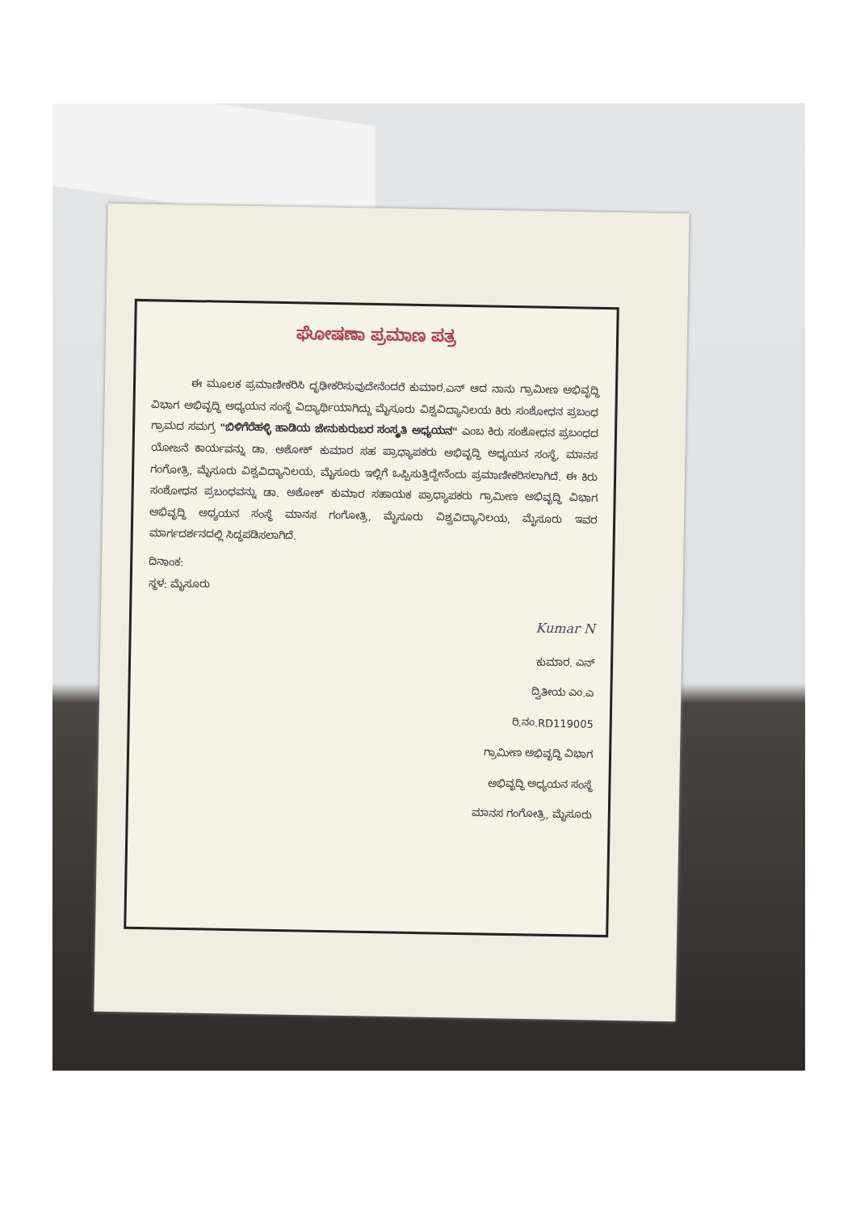ಘೋಷಣಾ ಪ್ರಮಾಣ ಪತ್ರ
ಈ ಮೂಲಕ ಪ್ರಮಾಣೀಕರಿಸಿ ದೃಢೀಕರಿಸುವುದೇನೆಂದರೆ ಕುಮಾರ.ಎನ್ ಆದ ನಾನು ಗ್ರಾಮೀಣ ಅಭಿವೃದ್ಧಿ ವಿಭಾಗ ಅಭಿವೃದ್ಧಿ ಅಧ್ಯಯನ ಸಂಸ್ಥೆ ವಿದ್ಯಾರ್ಥಿಯಾಗಿದ್ದು ಮೈಸೂರು ವಿಶ್ವವಿದ್ಯಾನಿಲಯ ಕಿರು ಸಂಶೋಧನ ಪ್ರಬಂಧ ಗ್ರಾಮದ ಸಮಗ್ರ "ಬಿಳಿಗೆರೆಹಳ್ಳಿ ಹಾಡಿಯ ಜೇನುಕುರುಬರ ಸಂಸ್ಕೃತಿ ಅಧ್ಯಯನ" ಎಂಬ ಕಿರು ಸಂಶೋಧನ ಪ್ರಬಂಧದ ಯೋಜನೆ ಕಾರ್ಯವನ್ನು ಡಾ. ಅಶೋಕ್ ಕುಮಾರ ಸಹ ಪ್ರಾಧ್ಯಾಪಕರು ಅಭಿವೃದ್ಧಿ ಅಧ್ಯಯನ ಸಂಸ್ಥೆ, ಮಾನಸ ಗಂಗೋತ್ರಿ, ಮೈಸೂರು ವಿಶ್ವವಿದ್ಯಾನಿಲಯ, ಮೈಸೂರು ಇಲ್ಲಿಗೆ ಒಪ್ಪಿಸುತ್ತಿದ್ದೇನೆಂದು ಪ್ರಮಾಣೀಕರಿಸಲಾಗಿದೆ. ಈ ಕಿರು ಸಂಶೋಧನ ಪ್ರಬಂಧವನ್ನು ಡಾ. ಅಶೋಕ್ ಕುಮಾರ ಸಹಾಯಕ ಪ್ರಾಧ್ಯಾಪಕರು ಗ್ರಾಮೀಣ ಅಭಿವೃದ್ಧಿ ವಿಭಾಗ ಅಭಿವೃದ್ಧಿ ಅಧ್ಯಯನ ಸಂಸ್ಥೆ ಮಾನಸ ಗಂಗೋತ್ರಿ, ಮೈಸೂರು ವಿಶ್ವವಿದ್ಯಾನಿಲಯ, ಮೈಸೂರು ಇವರ ಮಾರ್ಗದರ್ಶನದಲ್ಲಿ ಸಿದ್ಧಪಡಿಸಲಾಗಿದೆ.
ದಿನಾಂಕ:
ಸ್ಥಳ: ಮೈಸೂರು
Kumar N
ಕುಮಾರ. ಎನ್
ದ್ವಿತೀಯ ಎಂ.ಎ
ರಿ.ನಂ.RD119005
ಗ್ರಾಮೀಣ ಅಭಿವೃದ್ಧಿ ವಿಭಾಗ
ಅಭಿವೃದ್ಧಿ ಅಧ್ಯಯನ ಸಂಸ್ಥೆ
ಮಾನಸ ಗಂಗೋತ್ರಿ, ಮೈಸೂರು